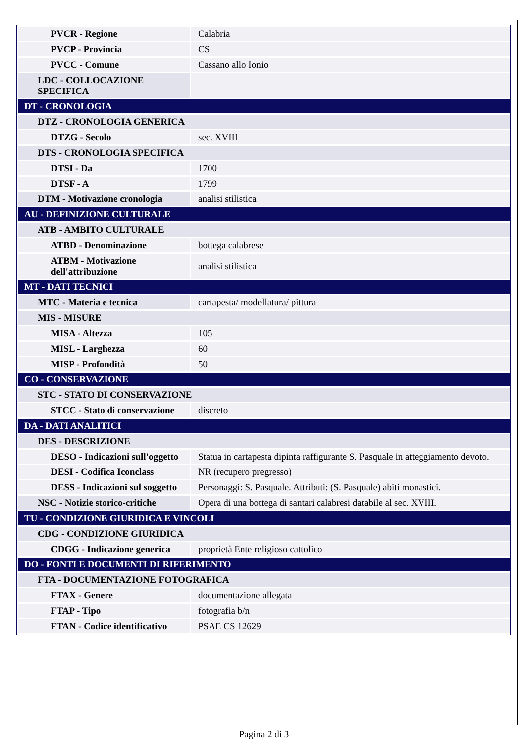| PVCR - Regione | Calabria |
| PVCP - Provincia | CS |
| PVCC - Comune | Cassano allo Ionio |
| LDC - COLLOCAZIONE SPECIFICA | |
| DT - CRONOLOGIA | |
| DTZ - CRONOLOGIA GENERICA | |
| DTZG - Secolo | sec. XVIII |
| DTS - CRONOLOGIA SPECIFICA | |
| DTSI - Da | 1700 |
| DTSF - A | 1799 |
| DTM - Motivazione cronologia | analisi stilistica |
| AU - DEFINIZIONE CULTURALE | |
| ATB - AMBITO CULTURALE | |
| ATBD - Denominazione | bottega calabrese |
| ATBM - Motivazione dell'attribuzione | analisi stilistica |
| MT - DATI TECNICI | |
| MTC - Materia e tecnica | cartapesta/ modellatura/ pittura |
| MIS - MISURE | |
| MISA - Altezza | 105 |
| MISL - Larghezza | 60 |
| MISP - Profondità | 50 |
| CO - CONSERVAZIONE | |
| STC - STATO DI CONSERVAZIONE | |
| STCC - Stato di conservazione | discreto |
| DA - DATI ANALITICI | |
| DES - DESCRIZIONE | |
| DESO - Indicazioni sull'oggetto | Statua in cartapesta dipinta raffigurante S. Pasquale in atteggiamento devoto. |
| DESI - Codifica Iconclass | NR (recupero pregresso) |
| DESS - Indicazioni sul soggetto | Personaggi: S. Pasquale. Attributi: (S. Pasquale) abiti monastici. |
| NSC - Notizie storico-critiche | Opera di una bottega di santari calabresi databile al sec. XVIII. |
| TU - CONDIZIONE GIURIDICA E VINCOLI | |
| CDG - CONDIZIONE GIURIDICA | |
| CDGG - Indicazione generica | proprietà Ente religioso cattolico |
| DO - FONTI E DOCUMENTI DI RIFERIMENTO | |
| FTA - DOCUMENTAZIONE FOTOGRAFICA | |
| FTAX - Genere | documentazione allegata |
| FTAP - Tipo | fotografia b/n |
| FTAN - Codice identificativo | PSAE CS 12629 |
Pagina 2 di 3